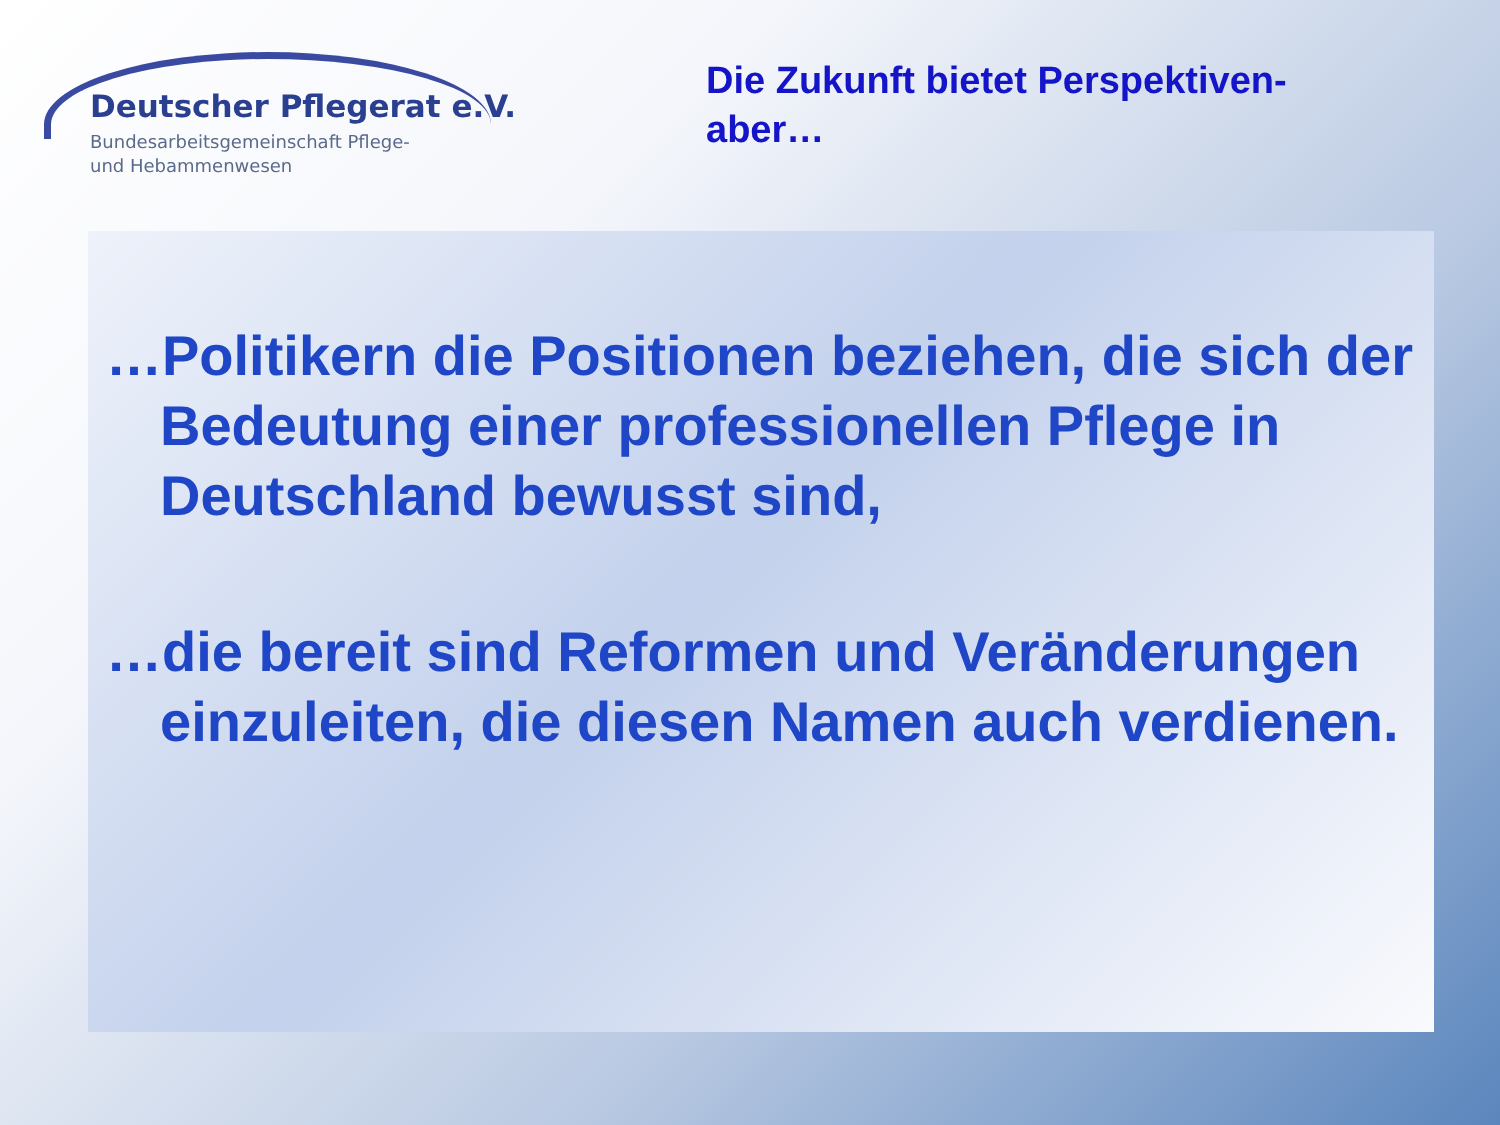Deutscher Pflegerat e.V.
Bundesarbeitsgemeinschaft Pflege-
und Hebammenwesen
Die Zukunft bietet Perspektiven-
aber…
…Politikern die Positionen beziehen, die sich der Bedeutung einer professionellen Pflege in Deutschland bewusst sind,
…die bereit sind Reformen und Veränderungen einzuleiten, die diesen Namen auch verdienen.